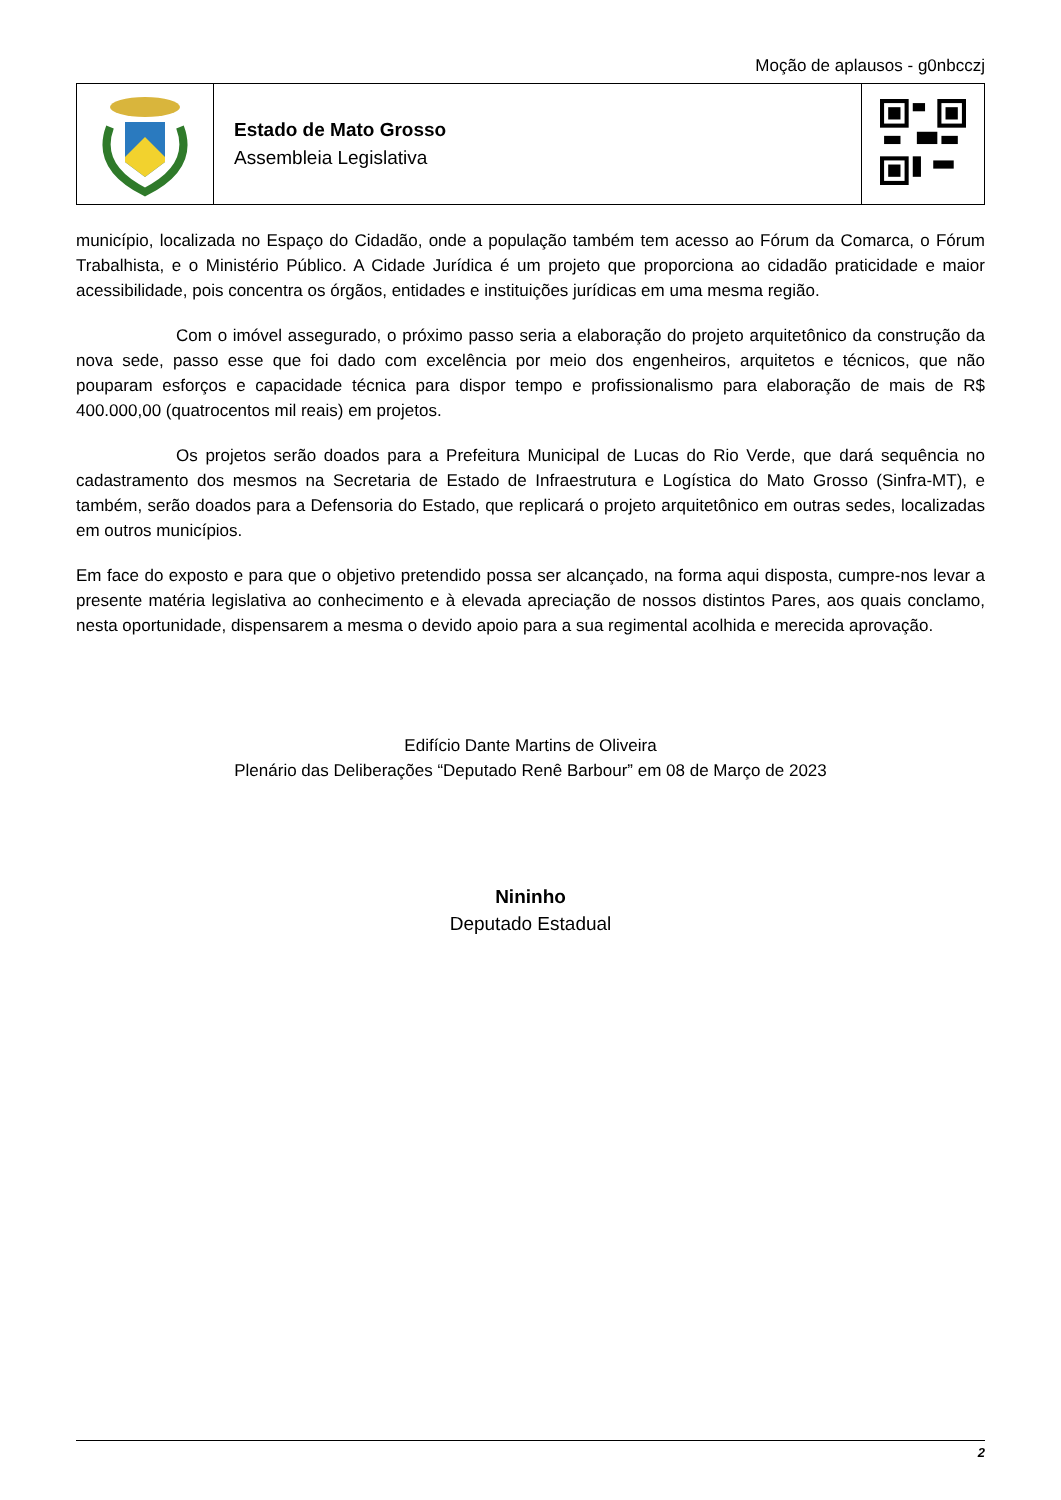Moção de aplausos - g0nbcczj
| | Estado de Mato Grosso Assembleia Legislativa | |
município, localizada no Espaço do Cidadão, onde a população também tem acesso ao Fórum da Comarca, o Fórum Trabalhista, e o Ministério Público. A Cidade Jurídica é um projeto que proporciona ao cidadão praticidade e maior acessibilidade, pois concentra os órgãos, entidades e instituições jurídicas em uma mesma região.
Com o imóvel assegurado, o próximo passo seria a elaboração do projeto arquitetônico da construção da nova sede, passo esse que foi dado com excelência por meio dos engenheiros, arquitetos e técnicos, que não pouparam esforços e capacidade técnica para dispor tempo e profissionalismo para elaboração de mais de R$ 400.000,00 (quatrocentos mil reais) em projetos.
Os projetos serão doados para a Prefeitura Municipal de Lucas do Rio Verde, que dará sequência no cadastramento dos mesmos na Secretaria de Estado de Infraestrutura e Logística do Mato Grosso (Sinfra-MT), e também, serão doados para a Defensoria do Estado, que replicará o projeto arquitetônico em outras sedes, localizadas em outros municípios.
Em face do exposto e para que o objetivo pretendido possa ser alcançado, na forma aqui disposta, cumpre-nos levar a presente matéria legislativa ao conhecimento e à elevada apreciação de nossos distintos Pares, aos quais conclamo, nesta oportunidade, dispensarem a mesma o devido apoio para a sua regimental acolhida e merecida aprovação.
Edifício Dante Martins de Oliveira
Plenário das Deliberações “Deputado Renê Barbour” em 08 de Março de 2023
Nininho
Deputado Estadual
2